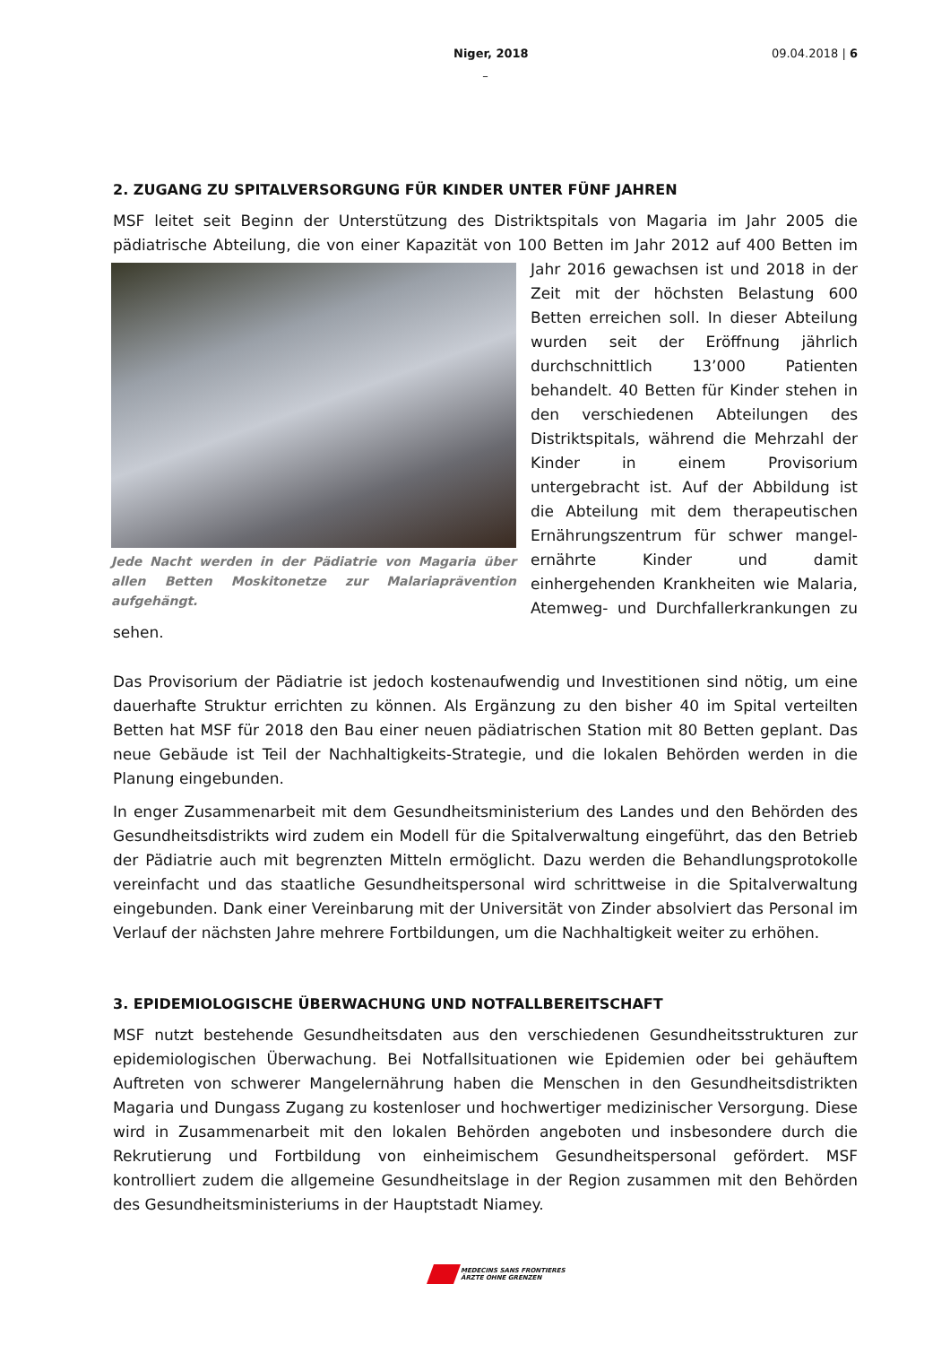Niger, 2018 09.04.2018 | 6
–
2. ZUGANG ZU SPITALVERSORGUNG FÜR KINDER UNTER FÜNF JAHREN
MSF leitet seit Beginn der Unterstützung des Distriktspitals von Magaria im Jahr 2005 die pädiatrische Abteilung, die von einer Kapazität von 100 Betten im Jahr 2012 auf 400 Betten im Jahr Jede Nacht werden in der Pädiatrie von Magaria über allen Betten Moskitonetze zur Malariaprävention aufgehängt. 2016 gewachsen ist und 2018 in der Zeit mit der höchsten Belastung 600 Betten erreichen soll. In dieser Abteilung wurden seit der Eröffnung jährlich durchschnittlich 13’000 Patienten behandelt. 40 Betten für Kinder stehen in den verschiedenen Abteilungen des Distriktspitals, während die Mehrzahl der Kinder in einem Provisorium untergebracht ist. Auf der Abbildung ist die Abteilung mit dem therapeutischen Ernährungszentrum für schwer mangel-ernährte Kinder und damit einhergehenden Krankheiten wie Malaria, Atemweg- und Durchfallerkrankungen zu sehen.
Das Provisorium der Pädiatrie ist jedoch kostenaufwendig und Investitionen sind nötig, um eine dauerhafte Struktur errichten zu können. Als Ergänzung zu den bisher 40 im Spital verteilten Betten hat MSF für 2018 den Bau einer neuen pädiatrischen Station mit 80 Betten geplant. Das neue Gebäude ist Teil der Nachhaltigkeits-Strategie, und die lokalen Behörden werden in die Planung eingebunden.
In enger Zusammenarbeit mit dem Gesundheitsministerium des Landes und den Behörden des Gesundheitsdistrikts wird zudem ein Modell für die Spitalverwaltung eingeführt, das den Betrieb der Pädiatrie auch mit begrenzten Mitteln ermöglicht. Dazu werden die Behandlungsprotokolle vereinfacht und das staatliche Gesundheitspersonal wird schrittweise in die Spitalverwaltung eingebunden. Dank einer Vereinbarung mit der Universität von Zinder absolviert das Personal im Verlauf der nächsten Jahre mehrere Fortbildungen, um die Nachhaltigkeit weiter zu erhöhen.
3. EPIDEMIOLOGISCHE ÜBERWACHUNG UND NOTFALLBEREITSCHAFT
MSF nutzt bestehende Gesundheitsdaten aus den verschiedenen Gesundheitsstrukturen zur epidemiologischen Überwachung. Bei Notfallsituationen wie Epidemien oder bei gehäuftem Auftreten von schwerer Mangelernährung haben die Menschen in den Gesundheitsdistrikten Magaria und Dungass Zugang zu kostenloser und hochwertiger medizinischer Versorgung. Diese wird in Zusammenarbeit mit den lokalen Behörden angeboten und insbesondere durch die Rekrutierung und Fortbildung von einheimischem Gesundheitspersonal gefördert. MSF kontrolliert zudem die allgemeine Gesundheitslage in der Region zusammen mit den Behörden des Gesundheitsministeriums in der Hauptstadt Niamey.
MEDECINS SANS FRONTIERES
ÄRZTE OHNE GRENZEN